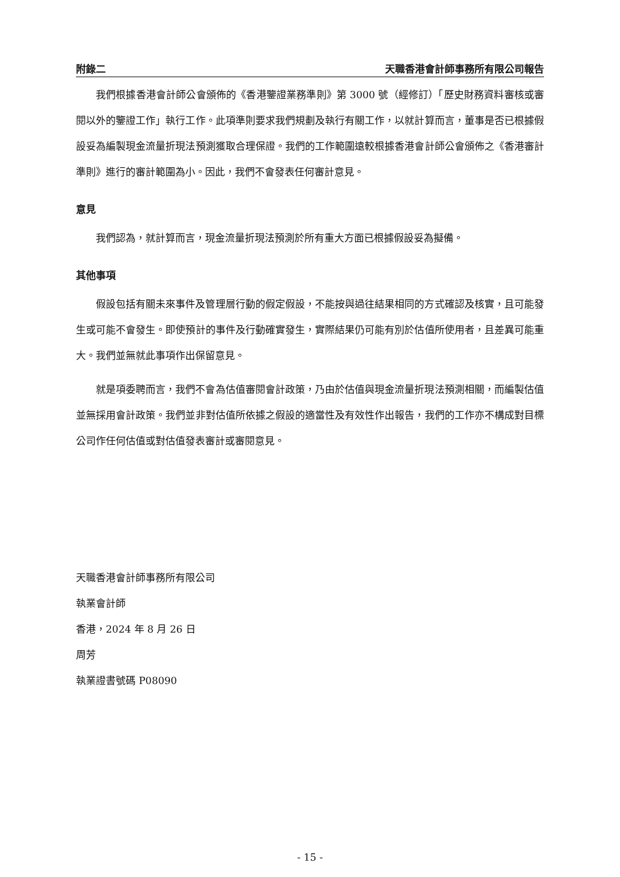附錄二 天職香港會計師事務所有限公司報告
我們根據香港會計師公會頒佈的《香港鑒證業務準則》第 3000 號（經修訂）「歷史財務資料審核或審閱以外的鑒證工作」執行工作。此項準則要求我們規劃及執行有關工作，以就計算而言，董事是否已根據假設妥為編製現金流量折現法預測獲取合理保證。我們的工作範圍遠較根據香港會計師公會頒佈之《香港審計準則》進行的審計範圍為小。因此，我們不會發表任何審計意見。
意見
我們認為，就計算而言，現金流量折現法預測於所有重大方面已根據假設妥為擬備。
其他事項
假設包括有關未來事件及管理層行動的假定假設，不能按與過往結果相同的方式確認及核實，且可能發生或可能不會發生。即使預計的事件及行動確實發生，實際結果仍可能有別於估值所使用者，且差異可能重大。我們並無就此事項作出保留意見。
就是項委聘而言，我們不會為估值審閱會計政策，乃由於估值與現金流量折現法預測相關，而編製估值並無採用會計政策。我們並非對估值所依據之假設的適當性及有效性作出報告，我們的工作亦不構成對目標公司作任何估值或對估值發表審計或審閱意見。
天職香港會計師事務所有限公司
執業會計師
香港，2024 年 8 月 26 日
周芳
執業證書號碼 P08090
- 15 -